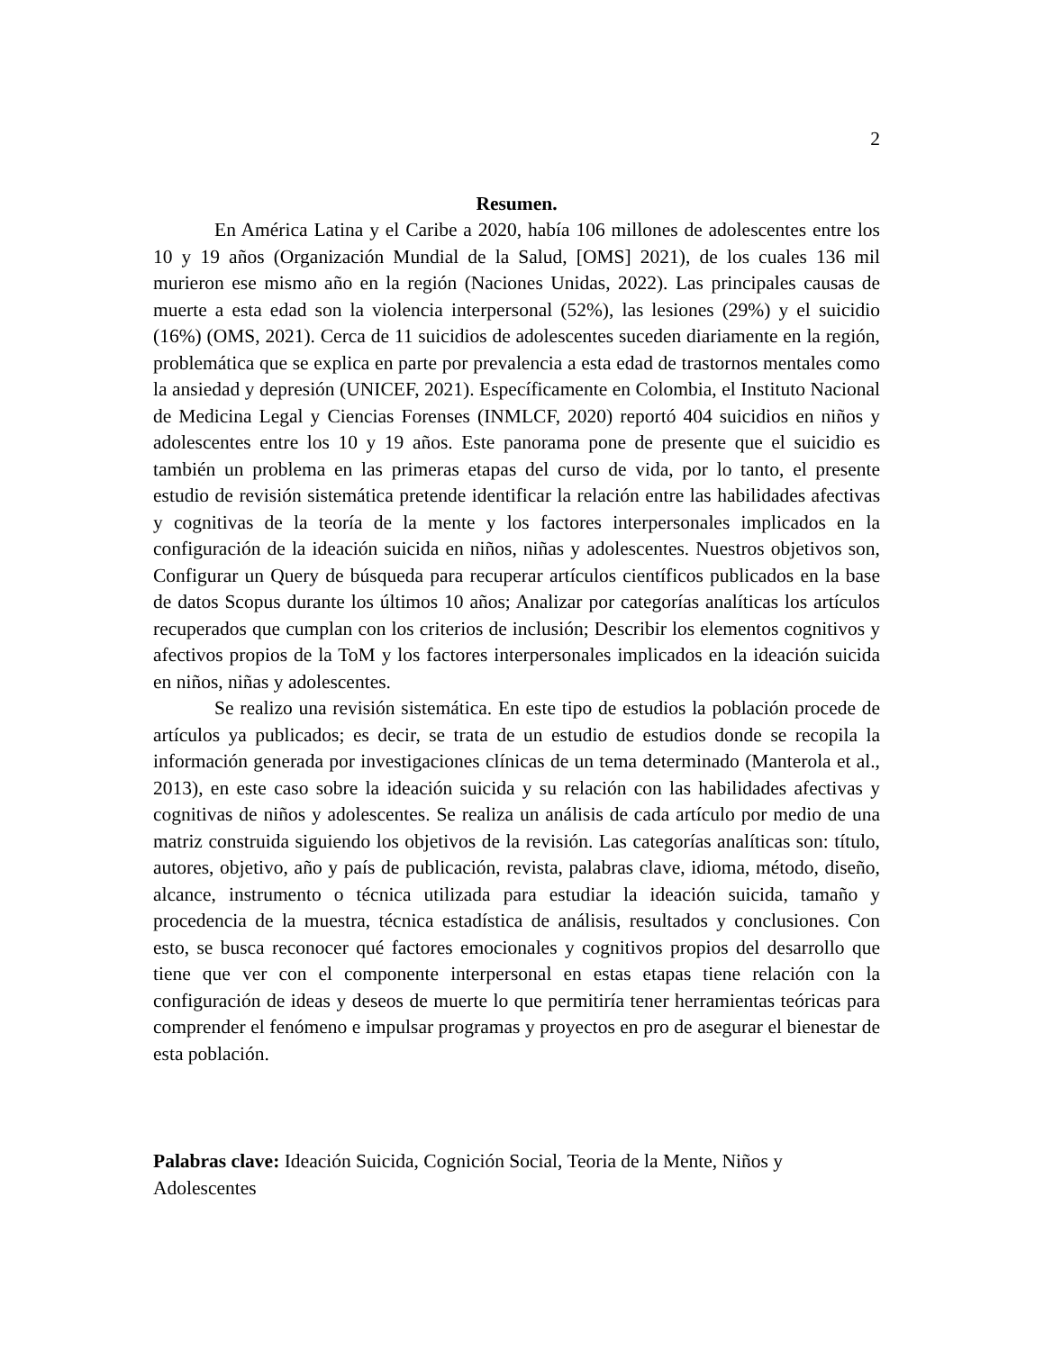2
Resumen.
En América Latina y el Caribe a 2020, había 106 millones de adolescentes entre los 10 y 19 años (Organización Mundial de la Salud, [OMS] 2021), de los cuales 136 mil murieron ese mismo año en la región (Naciones Unidas, 2022). Las principales causas de muerte a esta edad son la violencia interpersonal (52%), las lesiones (29%) y el suicidio (16%) (OMS, 2021). Cerca de 11 suicidios de adolescentes suceden diariamente en la región, problemática que se explica en parte por prevalencia a esta edad de trastornos mentales como la ansiedad y depresión (UNICEF, 2021). Específicamente en Colombia, el Instituto Nacional de Medicina Legal y Ciencias Forenses (INMLCF, 2020) reportó 404 suicidios en niños y adolescentes entre los 10 y 19 años. Este panorama pone de presente que el suicidio es también un problema en las primeras etapas del curso de vida, por lo tanto, el presente estudio de revisión sistemática pretende identificar la relación entre las habilidades afectivas y cognitivas de la teoría de la mente y los factores interpersonales implicados en la configuración de la ideación suicida en niños, niñas y adolescentes. Nuestros objetivos son, Configurar un Query de búsqueda para recuperar artículos científicos publicados en la base de datos Scopus durante los últimos 10 años; Analizar por categorías analíticas los artículos recuperados que cumplan con los criterios de inclusión; Describir los elementos cognitivos y afectivos propios de la ToM y los factores interpersonales implicados en la ideación suicida en niños, niñas y adolescentes.
Se realizo una revisión sistemática. En este tipo de estudios la población procede de artículos ya publicados; es decir, se trata de un estudio de estudios donde se recopila la información generada por investigaciones clínicas de un tema determinado (Manterola et al., 2013), en este caso sobre la ideación suicida y su relación con las habilidades afectivas y cognitivas de niños y adolescentes. Se realiza un análisis de cada artículo por medio de una matriz construida siguiendo los objetivos de la revisión. Las categorías analíticas son: título, autores, objetivo, año y país de publicación, revista, palabras clave, idioma, método, diseño, alcance, instrumento o técnica utilizada para estudiar la ideación suicida, tamaño y procedencia de la muestra, técnica estadística de análisis, resultados y conclusiones. Con esto, se busca reconocer qué factores emocionales y cognitivos propios del desarrollo que tiene que ver con el componente interpersonal en estas etapas tiene relación con la configuración de ideas y deseos de muerte lo que permitiría tener herramientas teóricas para comprender el fenómeno e impulsar programas y proyectos en pro de asegurar el bienestar de esta población.
Palabras clave: Ideación Suicida, Cognición Social, Teoria de la Mente, Niños y Adolescentes